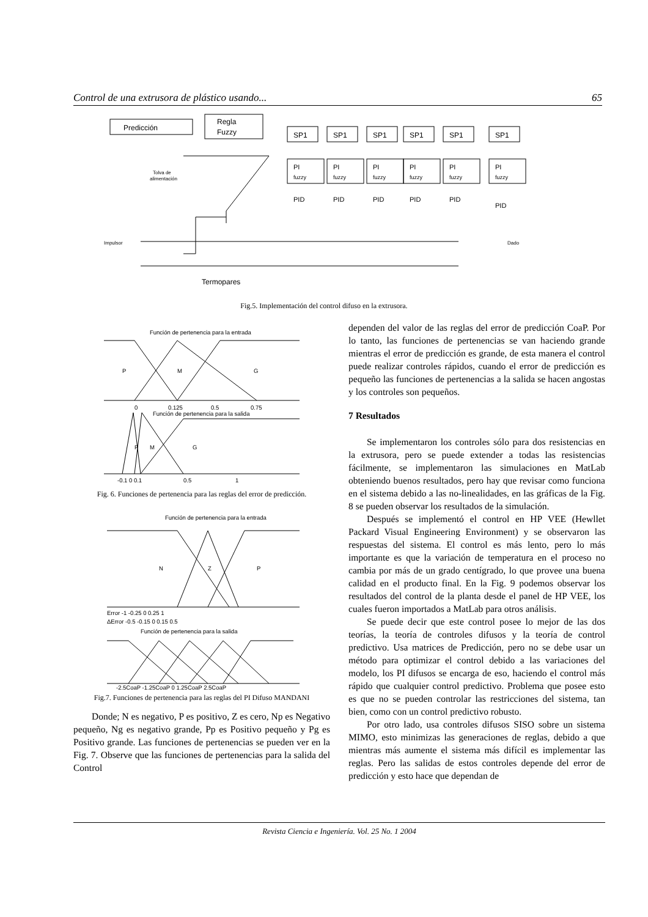Control de una extrusora de plástico usando... 65
Predicción
Regla
Fuzzy
SP1
SP1
SP1
SP1
SP1
SP1
PI
fuzzy
PI
fuzzy
PI
fuzzy
PI
fuzzy
PI
fuzzy
PI
fuzzy
PID
PID
PID
PID
PID
PID
Tolva de
alimentación
Impulsor
Dado
Termopares
Fig.5. Implementación del control difuso en la extrusora.
Función de pertenencia para la entrada
P
M
G
0
0.125
0.5
0.75
Función de pertenencia para la salida
P
M
G
-0.1 0 0.1
0.5
1
Fig. 6. Funciones de pertenencia para las reglas del error de predicción.
Función de pertenencia para la entrada
N
Z
P
Error -1 -0.25 0 0.25 1
ΔError -0.5 -0.15 0 0.15 0.5
Función de pertenencia para la salida
-2.5CoaP -1.25CoaP 0 1.25CoaP 2.5CoaP
Fig.7. Funciones de pertenencia para las reglas del PI Difuso MANDANI
Donde; N es negativo, P es positivo, Z es cero, Np es Negativo pequeño, Ng es negativo grande, Pp es Positivo pequeño y Pg es Positivo grande. Las funciones de pertenencias se pueden ver en la Fig. 7. Observe que las funciones de pertenencias para la salida del Control
dependen del valor de las reglas del error de predicción CoaP. Por lo tanto, las funciones de pertenencias se van haciendo grande mientras el error de predicción es grande, de esta manera el control puede realizar controles rápidos, cuando el error de predicción es pequeño las funciones de pertenencias a la salida se hacen angostas y los controles son pequeños.
7 Resultados
Se implementaron los controles sólo para dos resistencias en la extrusora, pero se puede extender a todas las resistencias fácilmente, se implementaron las simulaciones en MatLab obteniendo buenos resultados, pero hay que revisar como funciona en el sistema debido a las no-linealidades, en las gráficas de la Fig. 8 se pueden observar los resultados de la simulación.
Después se implementó el control en HP VEE (Hewllet Packard Visual Engineering Environment) y se observaron las respuestas del sistema. El control es más lento, pero lo más importante es que la variación de temperatura en el proceso no cambia por más de un grado centígrado, lo que provee una buena calidad en el producto final. En la Fig. 9 podemos observar los resultados del control de la planta desde el panel de HP VEE, los cuales fueron importados a MatLab para otros análisis.
Se puede decir que este control posee lo mejor de las dos teorías, la teoría de controles difusos y la teoría de control predictivo. Usa matrices de Predicción, pero no se debe usar un método para optimizar el control debido a las variaciones del modelo, los PI difusos se encarga de eso, haciendo el control más rápido que cualquier control predictivo. Problema que posee esto es que no se pueden controlar las restricciones del sistema, tan bien, como con un control predictivo robusto.
Por otro lado, usa controles difusos SISO sobre un sistema MIMO, esto minimizas las generaciones de reglas, debido a que mientras más aumente el sistema más difícil es implementar las reglas. Pero las salidas de estos controles depende del error de predicción y esto hace que dependan de
Revista Ciencia e Ingeniería. Vol. 25 No. 1 2004